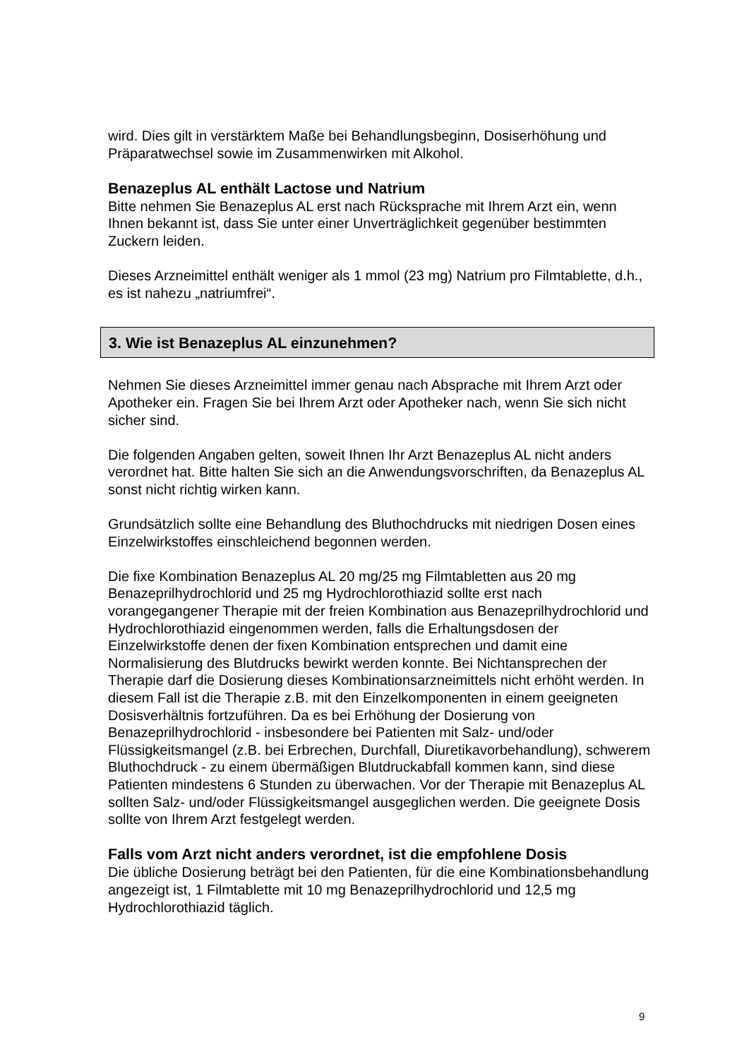wird. Dies gilt in verstärktem Maße bei Behandlungsbeginn, Dosiserhöhung und Präparatwechsel sowie im Zusammenwirken mit Alkohol.
Benazeplus AL enthält Lactose und Natrium
Bitte nehmen Sie Benazeplus AL erst nach Rücksprache mit Ihrem Arzt ein, wenn Ihnen bekannt ist, dass Sie unter einer Unverträglichkeit gegenüber bestimmten Zuckern leiden.
Dieses Arzneimittel enthält weniger als 1 mmol (23 mg) Natrium pro Filmtablette, d.h., es ist nahezu „natriumfrei“.
3. Wie ist Benazeplus AL einzunehmen?
Nehmen Sie dieses Arzneimittel immer genau nach Absprache mit Ihrem Arzt oder Apotheker ein. Fragen Sie bei Ihrem Arzt oder Apotheker nach, wenn Sie sich nicht sicher sind.
Die folgenden Angaben gelten, soweit Ihnen Ihr Arzt Benazeplus AL nicht anders verordnet hat. Bitte halten Sie sich an die Anwendungsvorschriften, da Benazeplus AL sonst nicht richtig wirken kann.
Grundsätzlich sollte eine Behandlung des Bluthochdrucks mit niedrigen Dosen eines Einzelwirkstoffes einschleichend begonnen werden.
Die fixe Kombination Benazeplus AL 20 mg/25 mg Filmtabletten aus 20 mg Benazeprilhydrochlorid und 25 mg Hydrochlorothiazid sollte erst nach vorangegangener Therapie mit der freien Kombination aus Benazeprilhydrochlorid und Hydrochlorothiazid eingenommen werden, falls die Erhaltungsdosen der Einzelwirkstoffe denen der fixen Kombination entsprechen und damit eine Normalisierung des Blutdrucks bewirkt werden konnte. Bei Nichtansprechen der Therapie darf die Dosierung dieses Kombinationsarzneimittels nicht erhöht werden. In diesem Fall ist die Therapie z.B. mit den Einzelkomponenten in einem geeigneten Dosisverhältnis fortzuführen. Da es bei Erhöhung der Dosierung von Benazeprilhydrochlorid - insbesondere bei Patienten mit Salz- und/oder Flüssigkeitsmangel (z.B. bei Erbrechen, Durchfall, Diuretikavorbehandlung), schwerem Bluthochdruck - zu einem übermäßigen Blutdruckabfall kommen kann, sind diese Patienten mindestens 6 Stunden zu überwachen. Vor der Therapie mit Benazeplus AL sollten Salz- und/oder Flüssigkeitsmangel ausgeglichen werden. Die geeignete Dosis sollte von Ihrem Arzt festgelegt werden.
Falls vom Arzt nicht anders verordnet, ist die empfohlene Dosis
Die übliche Dosierung beträgt bei den Patienten, für die eine Kombinationsbehandlung angezeigt ist, 1 Filmtablette mit 10 mg Benazeprilhydrochlorid und 12,5 mg Hydrochlorothiazid täglich.
9